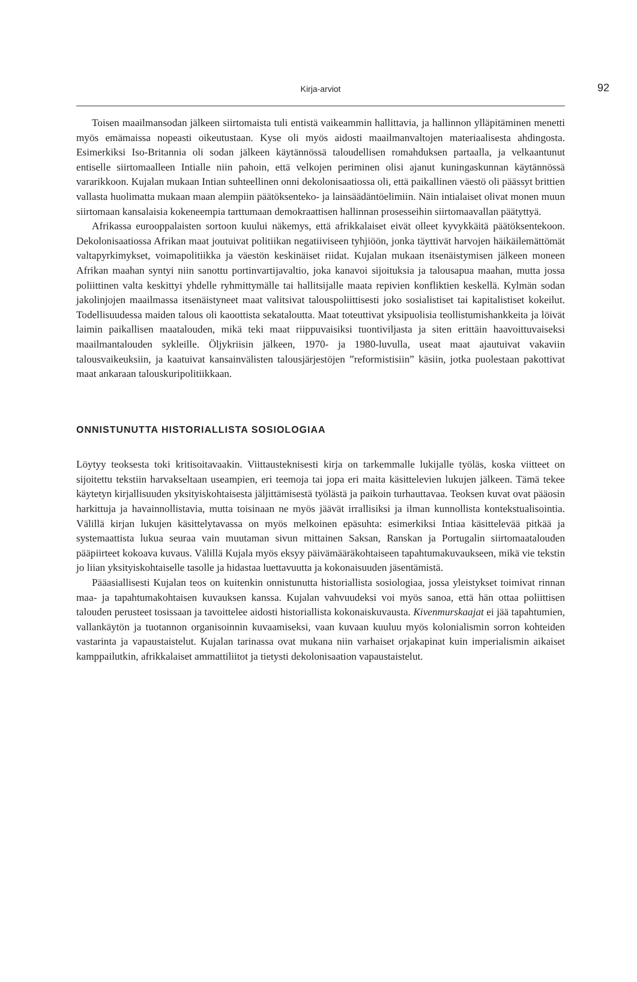Kirja-arviot
92
Toisen maailmansodan jälkeen siirtomaista tuli entistä vaikeammin hallittavia, ja hallinnon ylläpitäminen menetti myös emämaissa nopeasti oikeutustaan. Kyse oli myös aidosti maailmanvaltojen materiaalisesta ahdingosta. Esimerkiksi Iso-Britannia oli sodan jälkeen käytännössä taloudellisen romahduksen partaalla, ja velkaantunut entiselle siirtomaalleen Intialle niin pahoin, että velkojen periminen olisi ajanut kuningaskunnan käytännössä vararikkoon. Kujalan mukaan Intian suhteellinen onni dekolonisaatiossa oli, että paikallinen väestö oli päässyt brittien vallasta huolimatta mukaan maan alempiin päätöksenteko- ja lainsäädäntöelimiin. Näin intialaiset olivat monen muun siirtomaan kansalaisia kokeneempia tarttumaan demokraattisen hallinnan prosesseihin siirtomaavallan päätyttyä.
Afrikassa eurooppalaisten sortoon kuului näkemys, että afrikkalaiset eivät olleet kyvykkäitä päätöksentekoon. Dekolonisaatiossa Afrikan maat joutuivat politiikan negatiiviseen tyhjiöön, jonka täyttivät harvojen häikäilemättömät valtapyrkimykset, voimapolitiikka ja väestön keskinäiset riidat. Kujalan mukaan itsenäistymisen jälkeen moneen Afrikan maahan syntyi niin sanottu portinvartijavaltio, joka kanavoi sijoituksia ja talousapua maahan, mutta jossa poliittinen valta keskittyi yhdelle ryhmittymälle tai hallitsijalle maata repivien konfliktien keskellä. Kylmän sodan jakolinjojen maailmassa itsenäistyneet maat valitsivat talouspoliittisesti joko sosialistiset tai kapitalistiset kokeilut. Todellisuudessa maiden talous oli kaoottista sekataloutta. Maat toteuttivat yksipuolisia teollistumishankkeita ja löivät laimin paikallisen maatalouden, mikä teki maat riippuvaisiksi tuontiviljasta ja siten erittäin haavoittuvaiseksi maailmantalouden sykleille. Öljykriisin jälkeen, 1970- ja 1980-luvulla, useat maat ajautuivat vakaviin talousvaikeuksiin, ja kaatuivat kansainvälisten talousjärjestöjen ”reformistisiin” käsiin, jotka puolestaan pakottivat maat ankaraan talouskuripolitiikkaan.
ONNISTUNUTTA HISTORIALLISTA SOSIOLOGIAA
Löytyy teoksesta toki kritisoitavaakin. Viittausteknisesti kirja on tarkemmalle lukijalle työläs, koska viitteet on sijoitettu tekstiin harvakseltaan useampien, eri teemoja tai jopa eri maita käsittelevien lukujen jälkeen. Tämä tekee käytetyn kirjallisuuden yksityiskohtaisesta jäljittämisestä työlästä ja paikoin turhauttavaa. Teoksen kuvat ovat pääosin harkittuja ja havainnollistavia, mutta toisinaan ne myös jäävät irrallisiksi ja ilman kunnollista kontekstualisointia. Välillä kirjan lukujen käsittelytavassa on myös melkoinen epäsuhta: esimerkiksi Intiaa käsittelevää pitkää ja systemaattista lukua seuraa vain muutaman sivun mittainen Saksan, Ranskan ja Portugalin siirtomaatalouden pääpiirteet kokoava kuvaus. Välillä Kujala myös eksyy päivämääräkohtaiseen tapahtumakuvaukseen, mikä vie tekstin jo liian yksityiskohtaiselle tasolle ja hidastaa luettavuutta ja kokonaisuuden jäsentämistä.
Pääasiallisesti Kujalan teos on kuitenkin onnistunutta historiallista sosiologiaa, jossa yleistykset toimivat rinnan maa- ja tapahtumakohtaisen kuvauksen kanssa. Kujalan vahvuudeksi voi myös sanoa, että hän ottaa poliittisen talouden perusteet tosissaan ja tavoittelee aidosti historiallista kokonaiskuvausta. Kivenmurskaajat ei jää tapahtumien, vallankäytön ja tuotannon organisoinnin kuvaamiseksi, vaan kuvaan kuuluu myös kolonialismin sorron kohteiden vastarinta ja vapaustaistelut. Kujalan tarinassa ovat mukana niin varhaiset orjakapinat kuin imperialismin aikaiset kamppailutkin, afrikkalaiset ammattiliitot ja tietysti dekolonisaation vapaustaistelut.